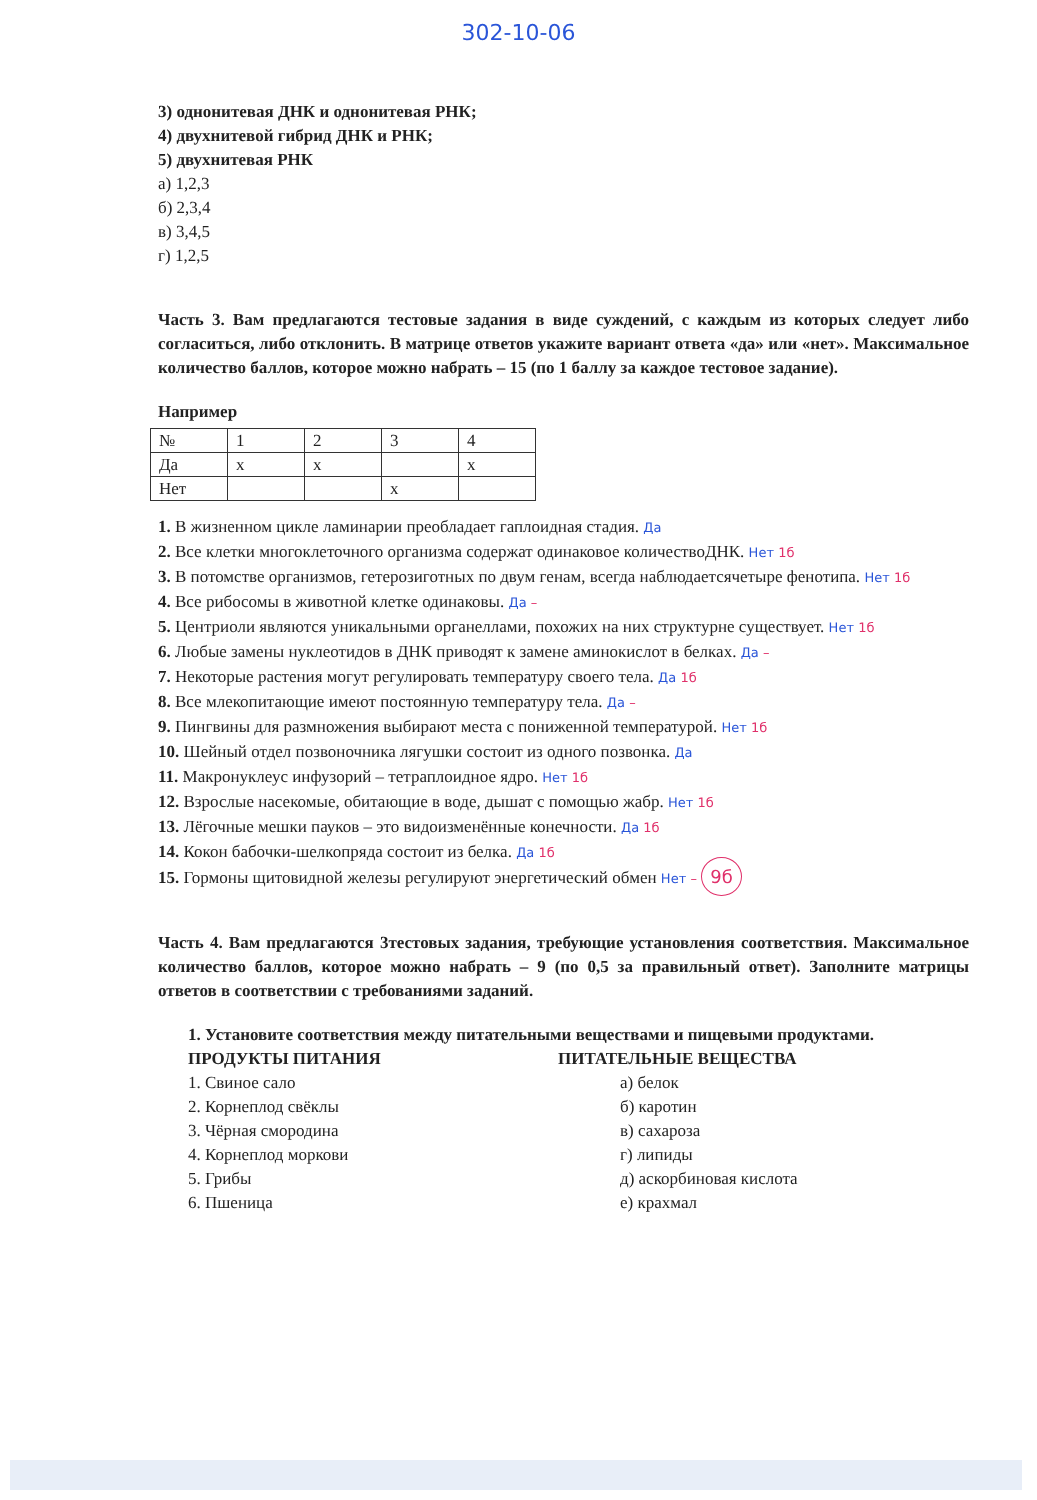302-10-06
3) однонитевая ДНК и однонитевая РНК;
4) двухнитевой гибрид ДНК и РНК;
5) двухнитевая РНК
а) 1,2,3
б) 2,3,4
в) 3,4,5
г) 1,2,5
Часть 3. Вам предлагаются тестовые задания в виде суждений, с каждым из которых следует либо согласиться, либо отклонить. В матрице ответов укажите вариант ответа «да» или «нет». Максимальное количество баллов, которое можно набрать – 15 (по 1 баллу за каждое тестовое задание).
Например
| № | 1 | 2 | 3 | 4 |
| Да | x | x | | x |
| Нет | | | x | |
1. В жизненном цикле ламинарии преобладает гаплоидная стадия. Да
2. Все клетки многоклеточного организма содержат одинаковое количествоДНК. Нет 1б
3. В потомстве организмов, гетерозиготных по двум генам, всегда наблюдаетсячетыре фенотипа. Нет 1б
4. Все рибосомы в животной клетке одинаковы. Да –
5. Центриоли являются уникальными органеллами, похожих на них структурне существует. Нет 1б
6. Любые замены нуклеотидов в ДНК приводят к замене аминокислот в белках. Да –
7. Некоторые растения могут регулировать температуру своего тела. Да 1б
8. Все млекопитающие имеют постоянную температуру тела. Да –
9. Пингвины для размножения выбирают места с пониженной температурой. Нет 1б
10. Шейный отдел позвоночника лягушки состоит из одного позвонка. Да
11. Макронуклеус инфузорий – тетраплоидное ядро. Нет 1б
12. Взрослые насекомые, обитающие в воде, дышат с помощью жабр. Нет 1б
13. Лёгочные мешки пауков – это видоизменённые конечности. Да 1б
14. Кокон бабочки-шелкопряда состоит из белка. Да 1б
15. Гормоны щитовидной железы регулируют энергетический обмен Нет – 9б
Часть 4. Вам предлагаются 3тестовых задания, требующие установления соответствия. Максимальное количество баллов, которое можно набрать – 9 (по 0,5 за правильный ответ). Заполните матрицы ответов в соответствии с требованиями заданий.
1. Установите соответствия между питательными веществами и пищевыми продуктами.
ПРОДУКТЫ ПИТАНИЯ
1. Свиное сало
2. Корнеплод свёклы
3. Чёрная смородина
4. Корнеплод моркови
5. Грибы
6. Пшеница
ПИТАТЕЛЬНЫЕ ВЕЩЕСТВА
а) белок
б) каротин
в) сахароза
г) липиды
д) аскорбиновая кислота
е) крахмал